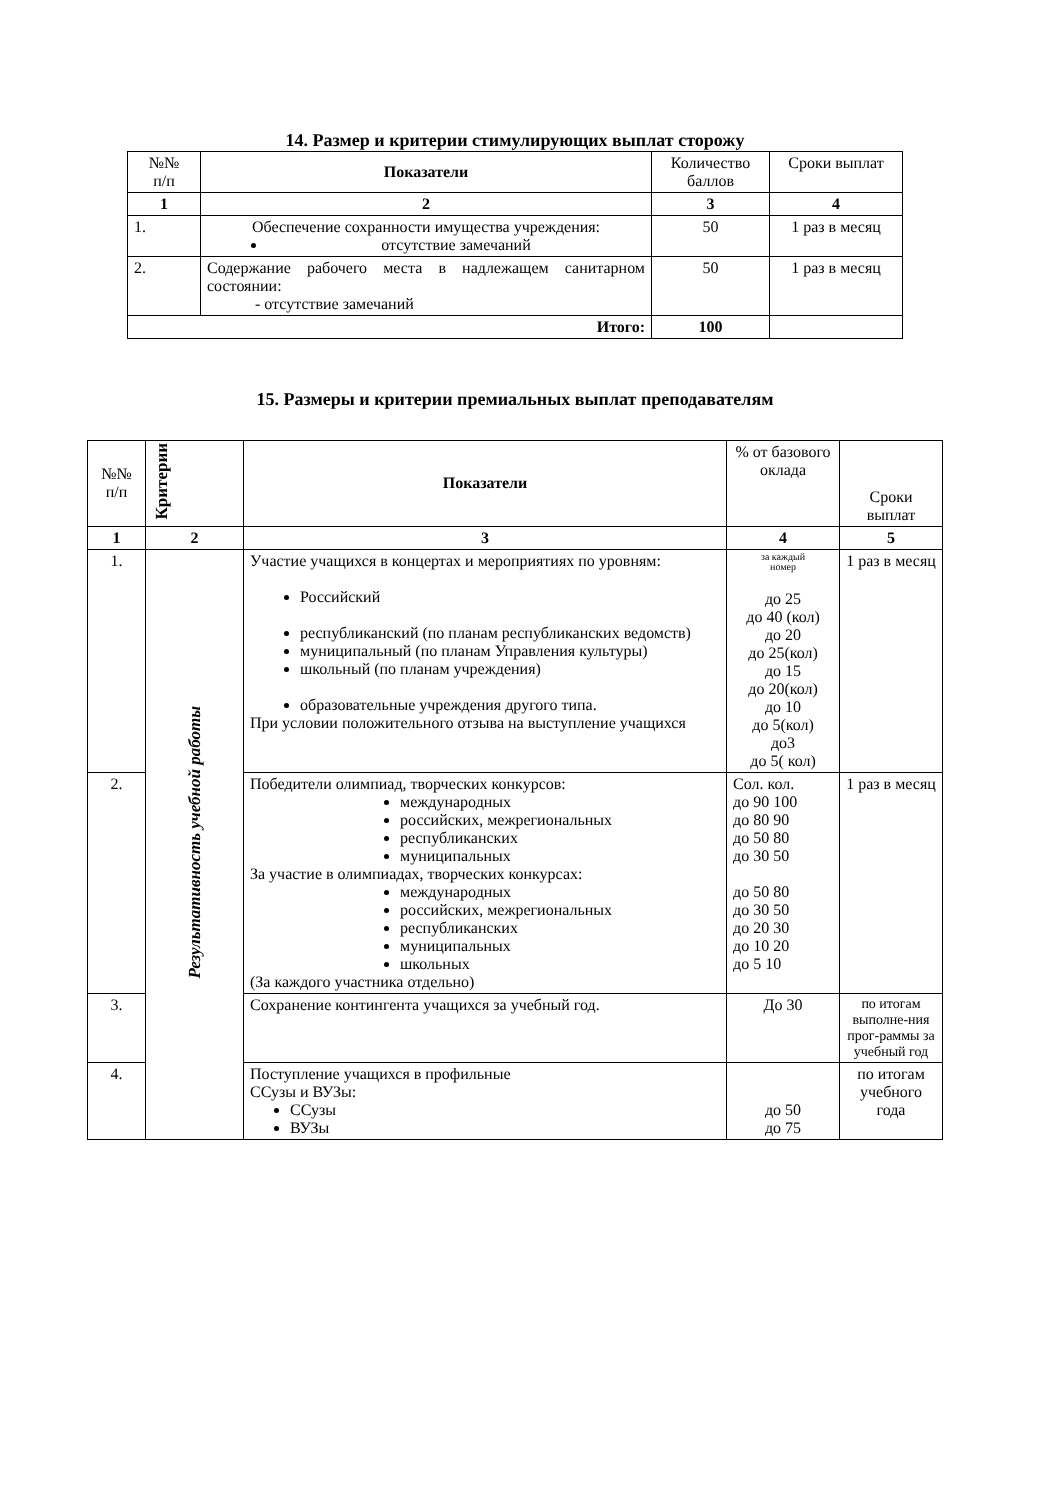14. Размер и критерии стимулирующих выплат сторожу
| №№ п/п | Показатели | Количество баллов | Сроки выплат |
| --- | --- | --- | --- |
| 1 | 2 | 3 | 4 |
| 1. | Обеспечение сохранности имущества учреждения: отсутствие замечаний | 50 | 1 раз в месяц |
| 2. | Содержание рабочего места в надлежащем санитарном состоянии: - отсутствие замечаний | 50 | 1 раз в месяц |
| Итого: | | 100 | |
15. Размеры и критерии премиальных выплат преподавателям
| №№ п/п | Критерии | Показатели | % от базового оклада | Сроки выплат |
| 1 | 2 | 3 | 4 | 5 |
| 1. | Результативность учебной работы | Участие учащихся в концертах и мероприятиях по уровням: Российский республиканский (по планам республиканских ведомств) муниципальный (по планам Управления культуры) школьный (по планам учреждения) образовательные учреждения другого типа. При условии положительного отзыва на выступление учащихся | за каждый номер до 25 до 40 (кол) до 20 до 25(кол) до 15 до 20(кол) до 10 до 5(кол) до3 до 5( кол) | 1 раз в месяц |
| 2. | | Победители олимпиад, творческих конкурсов: международных российских, межрегиональных республиканских муниципальных За участие в олимпиадах, творческих конкурсах: международных российских, межрегиональных республиканских муниципальных школьных (За каждого участника отдельно) | Сол. кол. до 90 100 до 80 90 до 50 80 до 30 50 до 50 80 до 30 50 до 20 30 до 10 20 до 5 10 | 1 раз в месяц |
| 3. | | Сохранение контингента учащихся за учебный год. | До 30 | по итогам выполне-ния прог-раммы за учебный год |
| 4. | | Поступление учащихся в профильные ССузы и ВУЗы: ССузы ВУЗы | до 50 до 75 | по итогам учебного года |